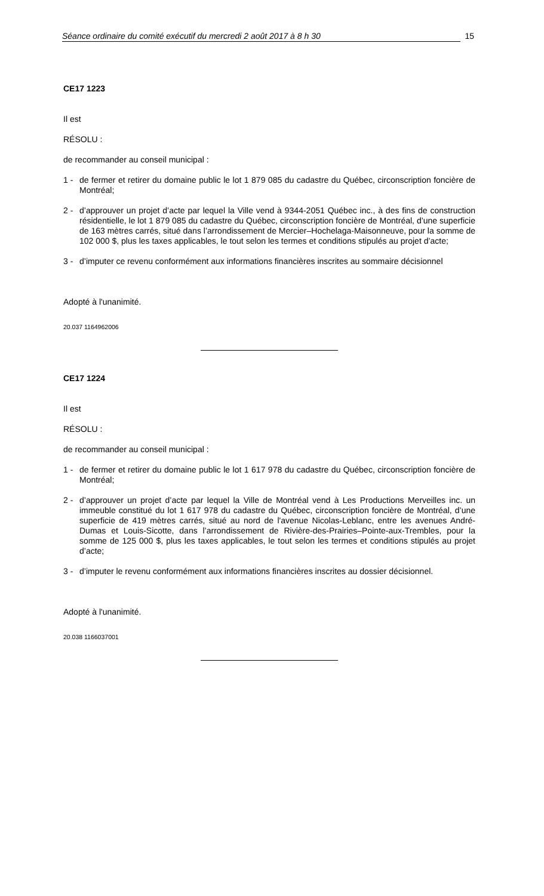Séance ordinaire du comité exécutif du mercredi 2 août 2017 à 8 h 30 15
CE17 1223
Il est
RÉSOLU :
de recommander au conseil municipal :
1 - de fermer et retirer du domaine public le lot 1 879 085 du cadastre du Québec, circonscription foncière de Montréal;
2 - d’approuver un projet d’acte par lequel la Ville vend à 9344-2051 Québec inc., à des fins de construction résidentielle, le lot 1 879 085 du cadastre du Québec, circonscription foncière de Montréal, d’une superficie de 163 mètres carrés, situé dans l’arrondissement de Mercier–Hochelaga-Maisonneuve, pour la somme de 102 000 $, plus les taxes applicables, le tout selon les termes et conditions stipulés au projet d’acte;
3 - d’imputer ce revenu conformément aux informations financières inscrites au sommaire décisionnel
Adopté à l'unanimité.
20.037 1164962006
CE17 1224
Il est
RÉSOLU :
de recommander au conseil municipal :
1 - de fermer et retirer du domaine public le lot 1 617 978 du cadastre du Québec, circonscription foncière de Montréal;
2 - d’approuver un projet d’acte par lequel la Ville de Montréal vend à Les Productions Merveilles inc. un immeuble constitué du lot 1 617 978 du cadastre du Québec, circonscription foncière de Montréal, d’une superficie de 419 mètres carrés, situé au nord de l'avenue Nicolas-Leblanc, entre les avenues André-Dumas et Louis-Sicotte, dans l’arrondissement de Rivière-des-Prairies–Pointe-aux-Trembles, pour la somme de 125 000 $, plus les taxes applicables, le tout selon les termes et conditions stipulés au projet d’acte;
3 - d’imputer le revenu conformément aux informations financières inscrites au dossier décisionnel.
Adopté à l'unanimité.
20.038 1166037001